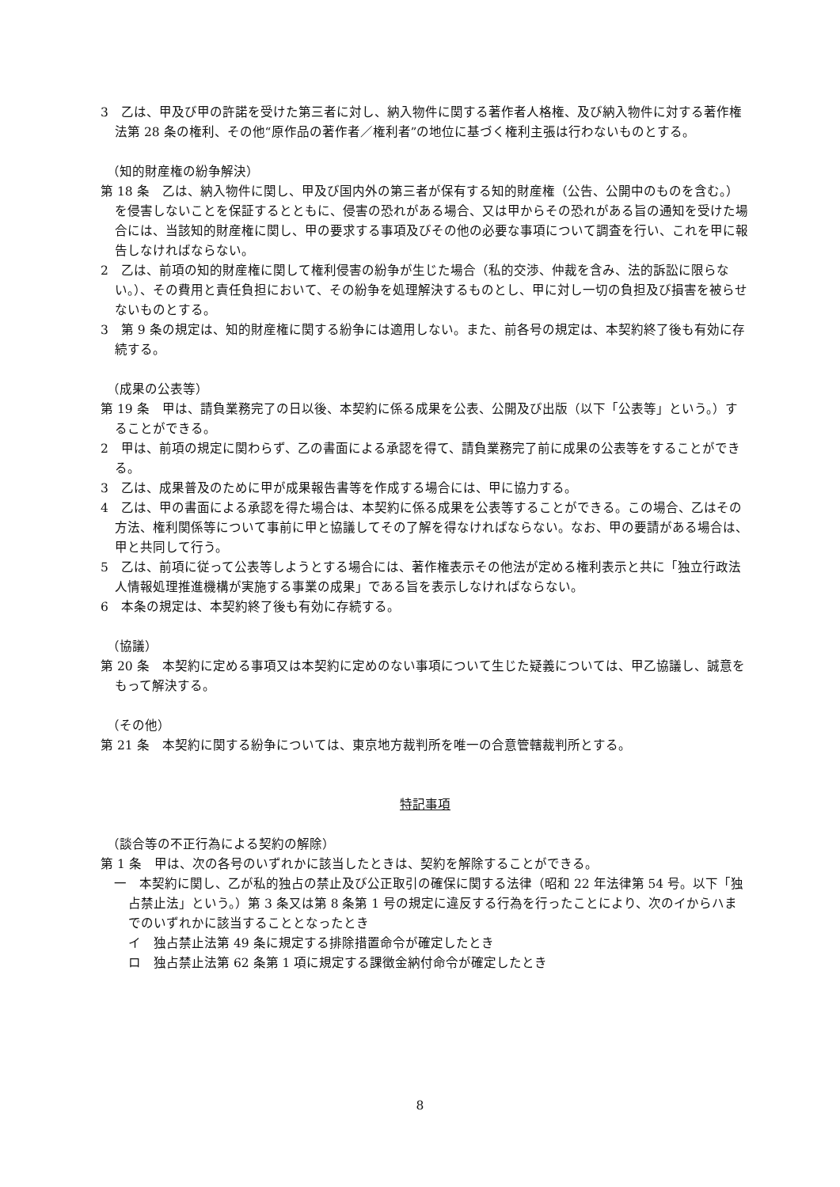3　乙は、甲及び甲の許諾を受けた第三者に対し、納入物件に関する著作者人格権、及び納入物件に対する著作権法第 28 条の権利、その他“原作品の著作者／権利者”の地位に基づく権利主張は行わないものとする。
（知的財産権の紛争解決）
第 18 条　乙は、納入物件に関し、甲及び国内外の第三者が保有する知的財産権（公告、公開中のものを含む。）を侵害しないことを保証するとともに、侵害の恐れがある場合、又は甲からその恐れがある旨の通知を受けた場合には、当該知的財産権に関し、甲の要求する事項及びその他の必要な事項について調査を行い、これを甲に報告しなければならない。
2　乙は、前項の知的財産権に関して権利侵害の紛争が生じた場合（私的交渉、仲裁を含み、法的訴訟に限らない。）、その費用と責任負担において、その紛争を処理解決するものとし、甲に対し一切の負担及び損害を被らせないものとする。
3　第 9 条の規定は、知的財産権に関する紛争には適用しない。また、前各号の規定は、本契約終了後も有効に存続する。
（成果の公表等）
第 19 条　甲は、請負業務完了の日以後、本契約に係る成果を公表、公開及び出版（以下「公表等」という。）することができる。
2　甲は、前項の規定に関わらず、乙の書面による承認を得て、請負業務完了前に成果の公表等をすることができる。
3　乙は、成果普及のために甲が成果報告書等を作成する場合には、甲に協力する。
4　乙は、甲の書面による承認を得た場合は、本契約に係る成果を公表等することができる。この場合、乙はその方法、権利関係等について事前に甲と協議してその了解を得なければならない。なお、甲の要請がある場合は、甲と共同して行う。
5　乙は、前項に従って公表等しようとする場合には、著作権表示その他法が定める権利表示と共に「独立行政法人情報処理推進機構が実施する事業の成果」である旨を表示しなければならない。
6　本条の規定は、本契約終了後も有効に存続する。
（協議）
第 20 条　本契約に定める事項又は本契約に定めのない事項について生じた疑義については、甲乙協議し、誠意をもって解決する。
（その他）
第 21 条　本契約に関する紛争については、東京地方裁判所を唯一の合意管轄裁判所とする。
特記事項
（談合等の不正行為による契約の解除）
第 1 条　甲は、次の各号のいずれかに該当したときは、契約を解除することができる。
一　本契約に関し、乙が私的独占の禁止及び公正取引の確保に関する法律（昭和 22 年法律第 54 号。以下「独占禁止法」という。）第 3 条又は第 8 条第 1 号の規定に違反する行為を行ったことにより、次のイからハまでのいずれかに該当することとなったとき
イ　独占禁止法第 49 条に規定する排除措置命令が確定したとき
ロ　独占禁止法第 62 条第 1 項に規定する課徴金納付命令が確定したとき
8